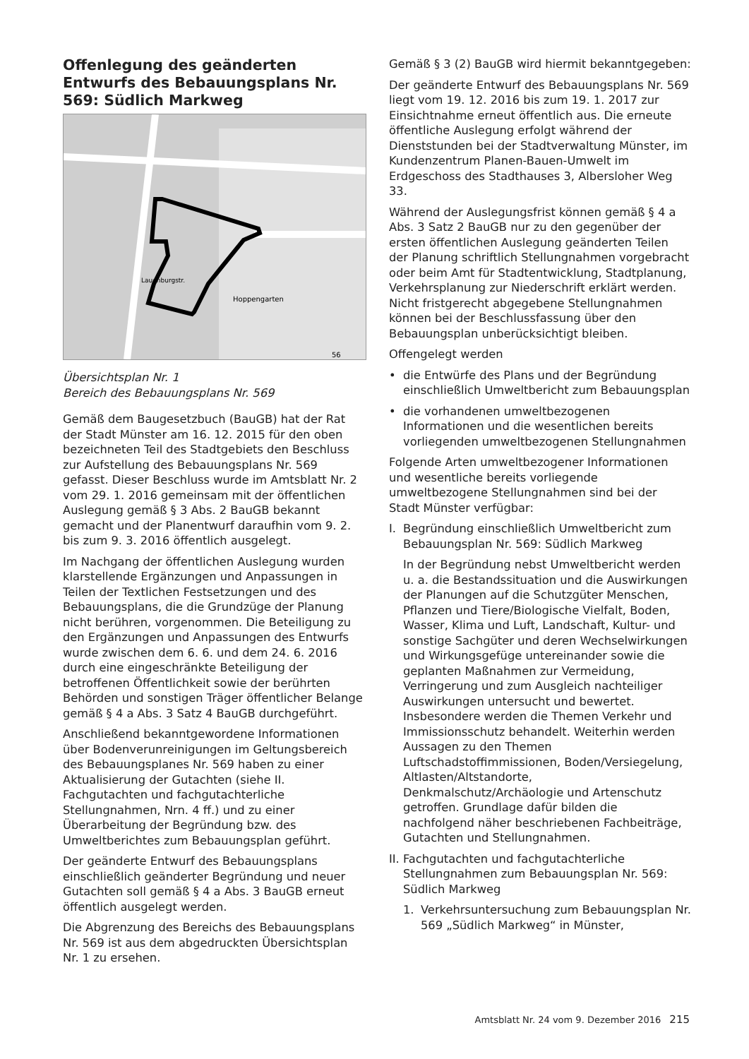Offenlegung des geänderten Entwurfs des Bebauungsplans Nr. 569: Südlich Markweg
Hoppengarten
Lauenburgstr.
56
Übersichtsplan Nr. 1
Bereich des Bebauungsplans Nr. 569
Gemäß dem Baugesetzbuch (BauGB) hat der Rat der Stadt Münster am 16. 12. 2015 für den oben bezeichneten Teil des Stadtgebiets den Beschluss zur Aufstellung des Bebauungsplans Nr. 569 gefasst. Dieser Beschluss wurde im Amtsblatt Nr. 2 vom 29. 1. 2016 gemeinsam mit der öffentlichen Auslegung gemäß § 3 Abs. 2 BauGB bekannt gemacht und der Planentwurf daraufhin vom 9. 2. bis zum 9. 3. 2016 öffentlich ausgelegt.
Im Nachgang der öffentlichen Auslegung wurden klarstellende Ergänzungen und Anpassungen in Teilen der Textlichen Festsetzungen und des Bebauungsplans, die die Grundzüge der Planung nicht berühren, vorgenommen. Die Beteiligung zu den Ergänzungen und Anpassungen des Entwurfs wurde zwischen dem 6. 6. und dem 24. 6. 2016 durch eine eingeschränkte Beteiligung der betroffenen Öffentlichkeit sowie der berührten Behörden und sonstigen Träger öffentlicher Belange gemäß § 4 a Abs. 3 Satz 4 BauGB durchgeführt.
Anschließend bekanntgewordene Informationen über Bodenverunreinigungen im Geltungsbereich des Bebauungsplanes Nr. 569 haben zu einer Aktualisierung der Gutachten (siehe II. Fachgutachten und fachgutachterliche Stellungnahmen, Nrn. 4 ff.) und zu einer Überarbeitung der Begründung bzw. des Umweltberichtes zum Bebauungsplan geführt.
Der geänderte Entwurf des Bebauungsplans einschließlich geänderter Begründung und neuer Gutachten soll gemäß § 4 a Abs. 3 BauGB erneut öffentlich ausgelegt werden.
Die Abgrenzung des Bereichs des Bebauungsplans Nr. 569 ist aus dem abgedruckten Übersichtsplan Nr. 1 zu ersehen.
Gemäß § 3 (2) BauGB wird hiermit bekanntgegeben:
Der geänderte Entwurf des Bebauungsplans Nr. 569 liegt vom 19. 12. 2016 bis zum 19. 1. 2017 zur Einsichtnahme erneut öffentlich aus. Die erneute öffentliche Auslegung erfolgt während der Dienststunden bei der Stadtverwaltung Münster, im Kundenzentrum Planen-Bauen-Umwelt im Erdgeschoss des Stadthauses 3, Albersloher Weg 33.
Während der Auslegungsfrist können gemäß § 4 a Abs. 3 Satz 2 BauGB nur zu den gegenüber der ersten öffentlichen Auslegung geänderten Teilen der Planung schriftlich Stellungnahmen vorgebracht oder beim Amt für Stadtentwicklung, Stadtplanung, Verkehrsplanung zur Niederschrift erklärt werden. Nicht fristgerecht abgegebene Stellungnahmen können bei der Beschlussfassung über den Bebauungsplan unberücksichtigt bleiben.
Offengelegt werden
• die Entwürfe des Plans und der Begründung einschließlich Umweltbericht zum Bebauungsplan
• die vorhandenen umweltbezogenen Informationen und die wesentlichen bereits vorliegenden umweltbezogenen Stellungnahmen
Folgende Arten umweltbezogener Informationen und wesentliche bereits vorliegende umweltbezogene Stellungnahmen sind bei der Stadt Münster verfügbar:
I. Begründung einschließlich Umweltbericht zum Bebauungsplan Nr. 569: Südlich Markweg
In der Begründung nebst Umweltbericht werden u. a. die Bestandssituation und die Auswirkungen der Planungen auf die Schutzgüter Menschen, Pflanzen und Tiere/Biologische Vielfalt, Boden, Wasser, Klima und Luft, Landschaft, Kultur- und sonstige Sachgüter und deren Wechselwirkungen und Wirkungsgefüge untereinander sowie die geplanten Maßnahmen zur Vermeidung, Verringerung und zum Ausgleich nachteiliger Auswirkungen untersucht und bewertet. Insbesondere werden die Themen Verkehr und Immissionsschutz behandelt. Weiterhin werden Aussagen zu den Themen Luftschadstoffimmissionen, Boden/Versiegelung, Altlasten/Altstandorte, Denkmalschutz/Archäologie und Artenschutz getroffen. Grundlage dafür bilden die nachfolgend näher beschriebenen Fachbeiträge, Gutachten und Stellungnahmen.
II. Fachgutachten und fachgutachterliche Stellungnahmen zum Bebauungsplan Nr. 569: Südlich Markweg
1. Verkehrsuntersuchung zum Bebauungsplan Nr. 569 „Südlich Markweg“ in Münster,
Amtsblatt Nr. 24 vom 9. Dezember 2016 215